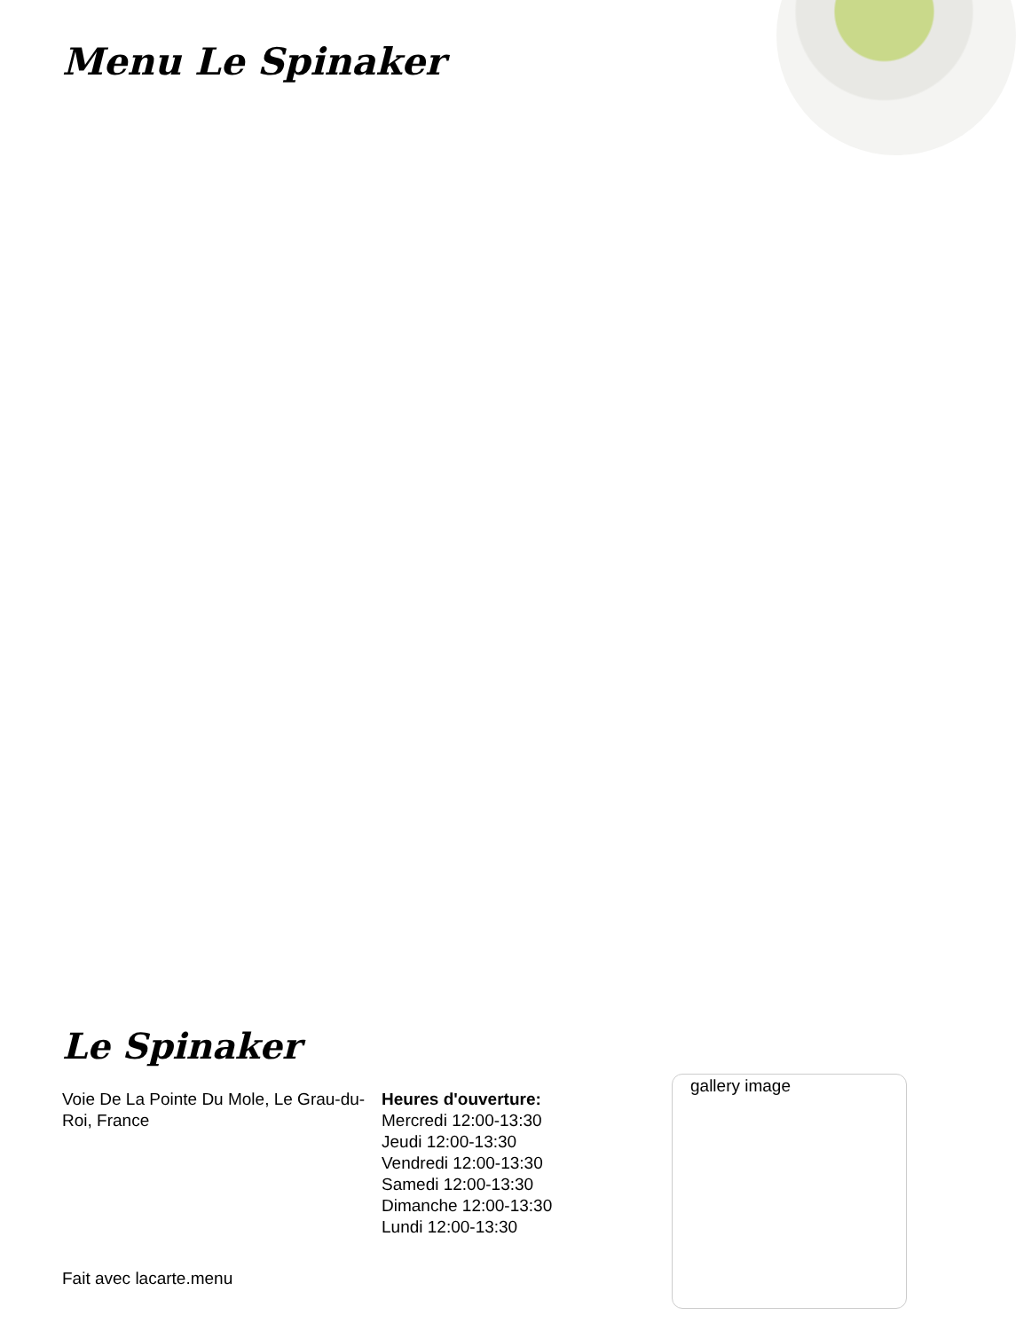Menu Le Spinaker
Le Spinaker
Voie De La Pointe Du Mole, Le Grau-du-Roi, France
Heures d'ouverture:
Mercredi 12:00-13:30
Jeudi 12:00-13:30
Vendredi 12:00-13:30
Samedi 12:00-13:30
Dimanche 12:00-13:30
Lundi 12:00-13:30
gallery image
Fait avec lacarte.menu